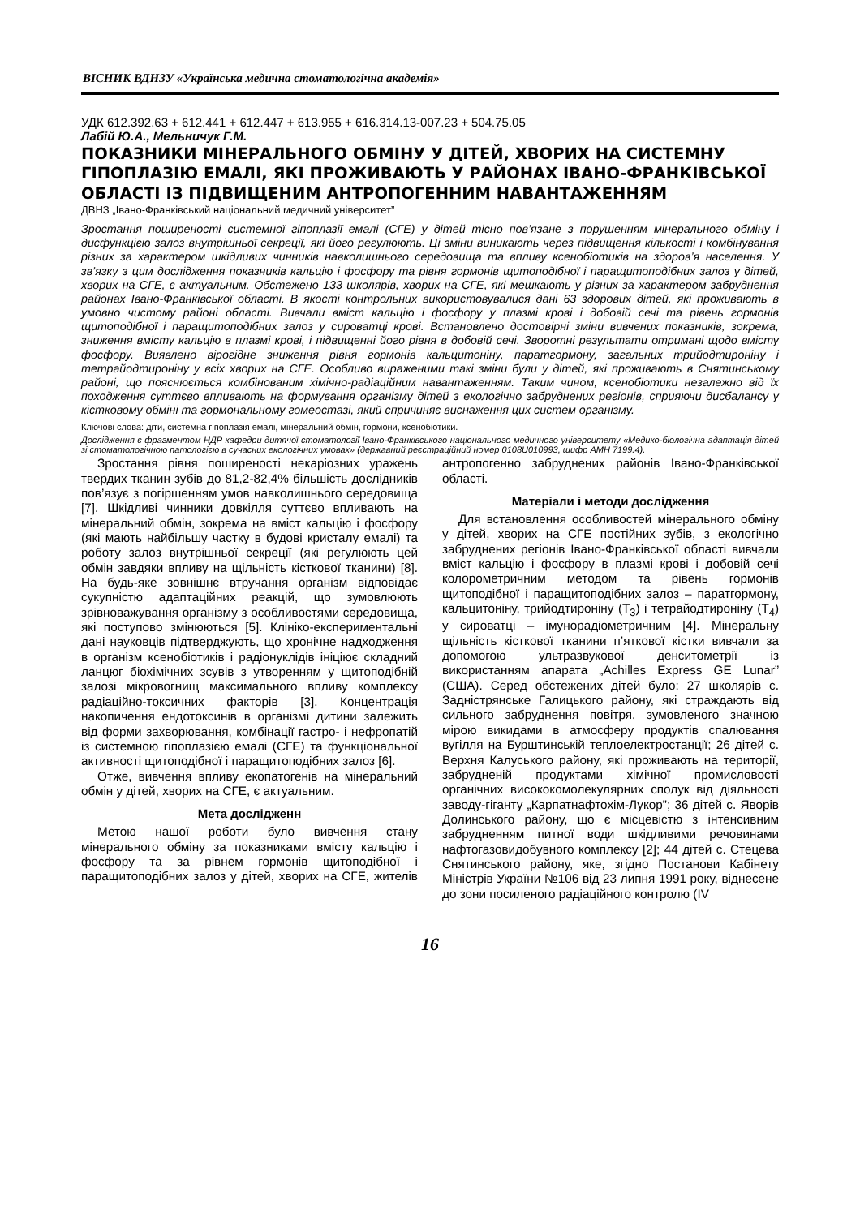ВІСНИК ВДНЗУ «Українська медична стоматологічна академія»
УДК 612.392.63 + 612.441 + 612.447 + 613.955 + 616.314.13-007.23 + 504.75.05
Лабій Ю.А., Мельничук Г.М.
ПОКАЗНИКИ МІНЕРАЛЬНОГО ОБМІНУ У ДІТЕЙ, ХВОРИХ НА СИСТЕМНУ ГІПОПЛАЗІЮ ЕМАЛІ, ЯКІ ПРОЖИВАЮТЬ У РАЙОНАХ ІВАНО-ФРАНКІВСЬКОЇ ОБЛАСТІ ІЗ ПІДВИЩЕНИМ АНТРОПОГЕННИМ НАВАНТАЖЕННЯМ
ДВНЗ „Івано-Франківський національний медичний університет”
Зростання поширеності системної гіпоплазії емалі (СГЕ) у дітей тісно пов’язане з порушенням мінерального обміну і дисфункцією залоз внутрішньої секреції, які його регулюють. Ці зміни виникають через підвищення кількості і комбінування різних за характером шкідливих чинників навколишнього середовища та впливу ксенобіотиків на здоров’я населення. У зв’язку з цим дослідження показників кальцію і фосфору та рівня гормонів щитоподібної і паращитоподібних залоз у дітей, хворих на СГЕ, є актуальним. Обстежено 133 школярів, хворих на СГЕ, які мешкають у різних за характером забруднення районах Івано-Франківської області. В якості контрольних використовувалися дані 63 здорових дітей, які проживають в умовно чистому районі області. Вивчали вміст кальцію і фосфору у плазмі крові і добовій сечі та рівень гормонів щитоподібної і паращитоподібних залоз у сироватці крові. Встановлено достовірні зміни вивчених показників, зокрема, зниження вмісту кальцію в плазмі крові, і підвищенні його рівня в добовій сечі. Зворотні результати отримані щодо вмісту фосфору. Виявлено вірогідне зниження рівня гормонів кальцитоніну, паратгормону, загальних трийодтироніну і тетрайодтироніну у всіх хворих на СГЕ. Особливо вираженими такі зміни були у дітей, які проживають в Снятинському районі, що пояснюється комбінованим хімічно-радіаційним навантаженням. Таким чином, ксенобіотики незалежно від їх походження суттєво впливають на формування організму дітей з екологічно забруднених регіонів, сприяючи дисбалансу у кістковому обміні та гормональному гомеостазі, який спричиняє виснаження цих систем організму.
Ключові слова: діти, системна гіпоплазія емалі, мінеральний обмін, гормони, ксенобіотики.
Дослідження є фрагментом НДР кафедри дитячої стоматології Івано-Франківського національного медичного університету «Медико-біологічна адаптація дітей зі стоматологічною патологією в сучасних екологічних умовах» (державний реєстраційний номер 0108U010993, шифр АМН 7199.4).
Зростання рівня поширеності некаріозних уражень твердих тканин зубів до 81,2-82,4% більшість дослідників пов’язує з погіршенням умов навколишнього середовища [7]. Шкідливі чинники довкілля суттєво впливають на мінеральний обмін, зокрема на вміст кальцію і фосфору (які мають найбільшу частку в будові кристалу емалі) та роботу залоз внутрішньої секреції (які регулюють цей обмін завдяки впливу на щільність кісткової тканини) [8]. На будь-яке зовнішнє втручання організм відповідає сукупністю адаптаційних реакцій, що зумовлюють зрівноважування організму з особливостями середовища, які поступово змінюються [5]. Клініко-експериментальні дані науковців підтверджують, що хронічне надходження в організм ксенобіотиків і радіонуклідів ініціює складний ланцюг біохімічних зсувів з утворенням у щитоподібній залозі мікровогнищ максимального впливу комплексу радіаційно-токсичних факторів [3]. Концентрація накопичення ендотоксинів в організмі дитини залежить від форми захворювання, комбінації гастро- і нефропатій із системною гіпоплазією емалі (СГЕ) та функціональної активності щитоподібної і паращитоподібних залоз [6].
Отже, вивчення впливу екопатогенів на мінеральний обмін у дітей, хворих на СГЕ, є актуальним.
Мета дослідженн
Метою нашої роботи було вивчення стану мінерального обміну за показниками вмісту кальцію і фосфору та за рівнем гормонів щитоподібної і паращитоподібних залоз у дітей, хворих на СГЕ, жителів антропогенно забруднених районів Івано-Франківської області.
Матеріали і методи дослідження
Для встановлення особливостей мінерального обміну у дітей, хворих на СГЕ постійних зубів, з екологічно забруднених регіонів Івано-Франківської області вивчали вміст кальцію і фосфору в плазмі крові і добовій сечі колорометричним методом та рівень гормонів щитоподібної і паращитоподібних залоз – паратгормону, кальцитоніну, трийодтироніну (Т<sub>3</sub>) і тетрайодтироніну (Т<sub>4</sub>) у сироватці – імунорадіометричним [4]. Мінеральну щільність кісткової тканини п’яткової кістки вивчали за допомогою ультразвукової денситометрії із використанням апарата „Achilles Express GE Lunar” (США). Серед обстежених дітей було: 27 школярів с. Задністрянське Галицького району, які страждають від сильного забруднення повітря, зумовленого значною мірою викидами в атмосферу продуктів спалювання вугілля на Бурштинській теплоелектростанції; 26 дітей с. Верхня Калуського району, які проживають на території, забрудненій продуктами хімічної промисловості органічних висококомолекулярних сполук від діяльності заводу-гіганту „Карпатнафтохім-Лукор”; 36 дітей с. Яворів Долинського району, що є місцевістю з інтенсивним забрудненням питної води шкідливими речовинами нафтогазовидобувного комплексу [2]; 44 дітей с. Стецева Снятинського району, яке, згідно Постанови Кабінету Міністрів України №106 від 23 липня 1991 року, віднесене до зони посиленого радіаційного контролю (IV
16